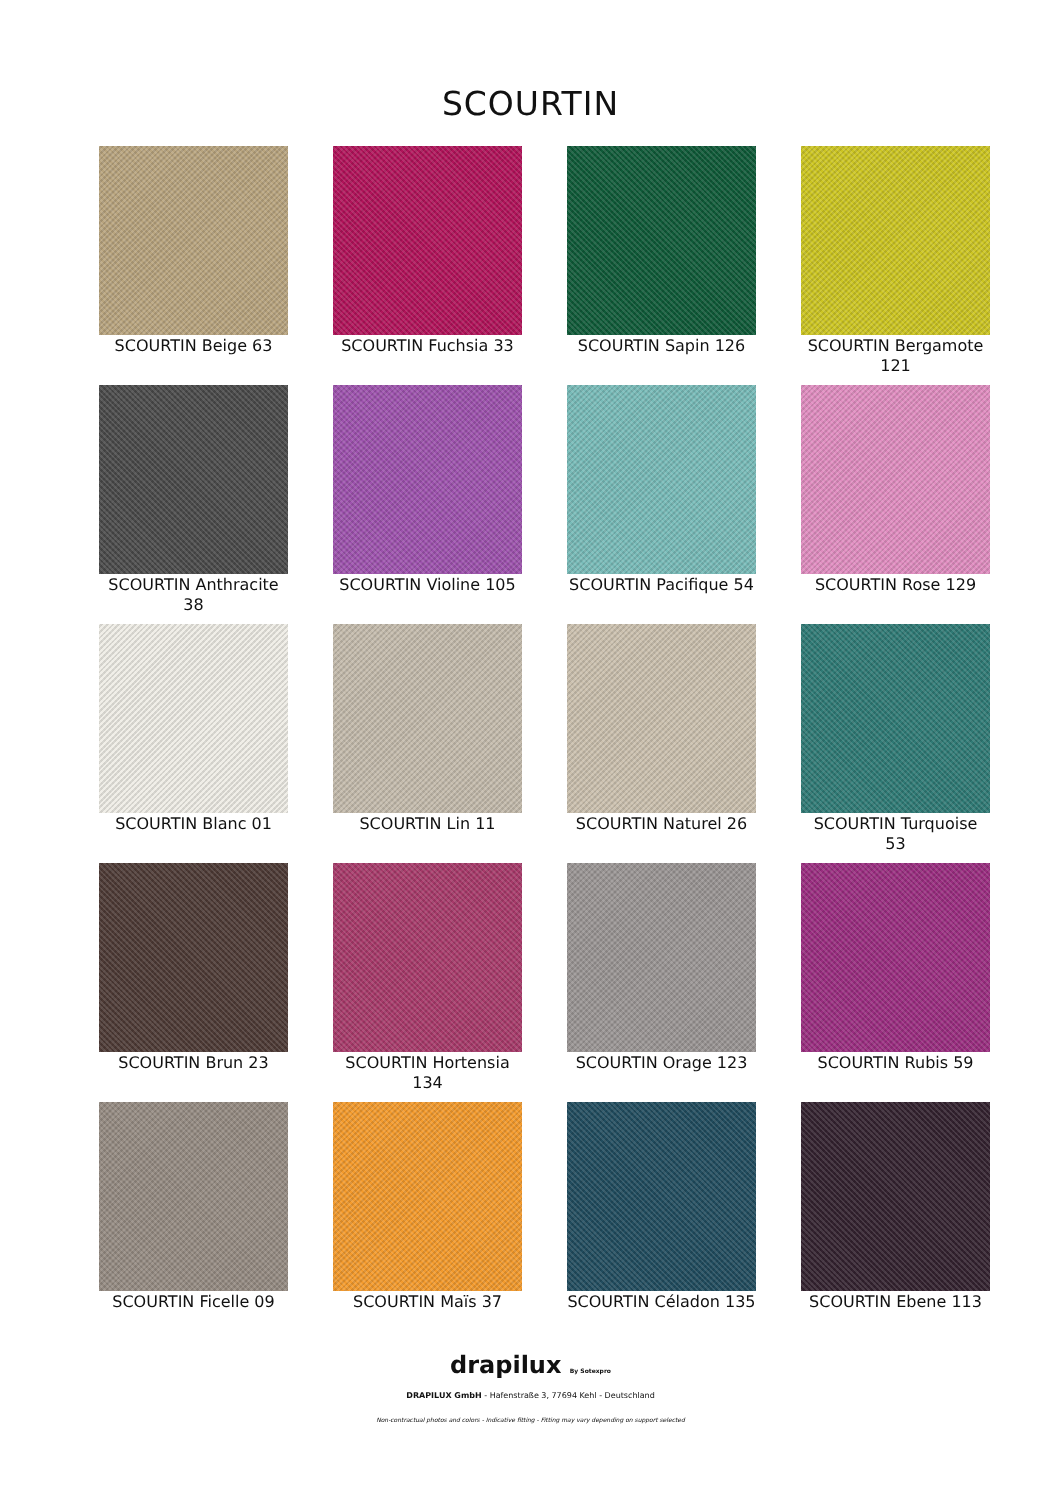SCOURTIN
SCOURTIN Beige 63
SCOURTIN Fuchsia 33
SCOURTIN Sapin 126
SCOURTIN Bergamote 121
SCOURTIN Anthracite 38
SCOURTIN Violine 105
SCOURTIN Pacifique 54
SCOURTIN Rose 129
SCOURTIN Blanc 01
SCOURTIN Lin 11
SCOURTIN Naturel 26
SCOURTIN Turquoise 53
SCOURTIN Brun 23
SCOURTIN Hortensia 134
SCOURTIN Orage 123
SCOURTIN Rubis 59
SCOURTIN Ficelle 09
SCOURTIN Maïs 37
SCOURTIN Céladon 135
SCOURTIN Ebene 113
drapilux By Sotexpro
DRAPILUX GmbH - Hafenstraße 3, 77694 Kehl - Deutschland
Non-contractual photos and colors - Indicative fitting - Fitting may vary depending on support selected